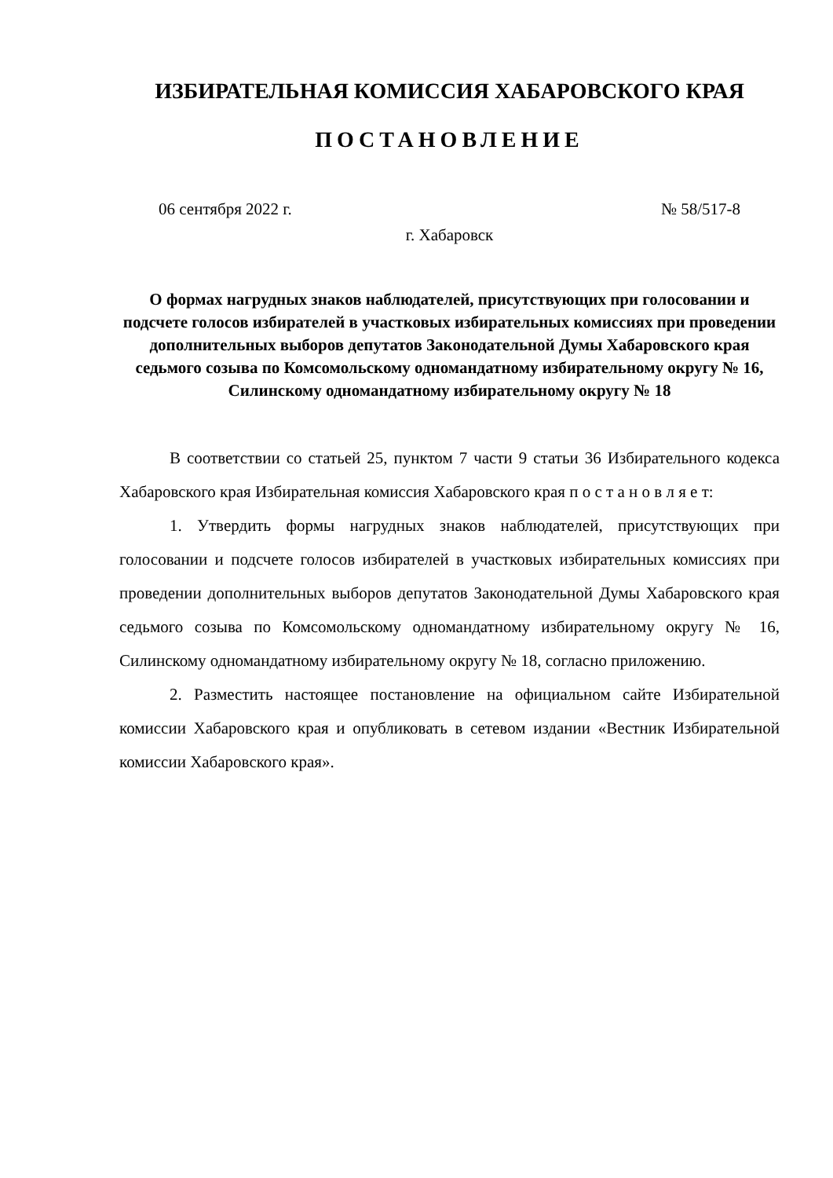ИЗБИРАТЕЛЬНАЯ КОМИССИЯ ХАБАРОВСКОГО КРАЯ
ПОСТАНОВЛЕНИЕ
06 сентября 2022 г. № 58/517-8
г. Хабаровск
О формах нагрудных знаков наблюдателей, присутствующих при голосовании и подсчете голосов избирателей в участковых избирательных комиссиях при проведении дополнительных выборов депутатов Законодательной Думы Хабаровского края седьмого созыва по Комсомольскому одномандатному избирательному округу № 16, Силинскому одномандатному избирательному округу № 18
В соответствии со статьей 25, пунктом 7 части 9 статьи 36 Избирательного кодекса Хабаровского края Избирательная комиссия Хабаровского края п о с т а н о в л я е т:
1. Утвердить формы нагрудных знаков наблюдателей, присутствующих при голосовании и подсчете голосов избирателей в участковых избирательных комиссиях при проведении дополнительных выборов депутатов Законодательной Думы Хабаровского края седьмого созыва по Комсомольскому одномандатному избирательному округу № 16, Силинскому одномандатному избирательному округу № 18, согласно приложению.
2. Разместить настоящее постановление на официальном сайте Избирательной комиссии Хабаровского края и опубликовать в сетевом издании «Вестник Избирательной комиссии Хабаровского края».